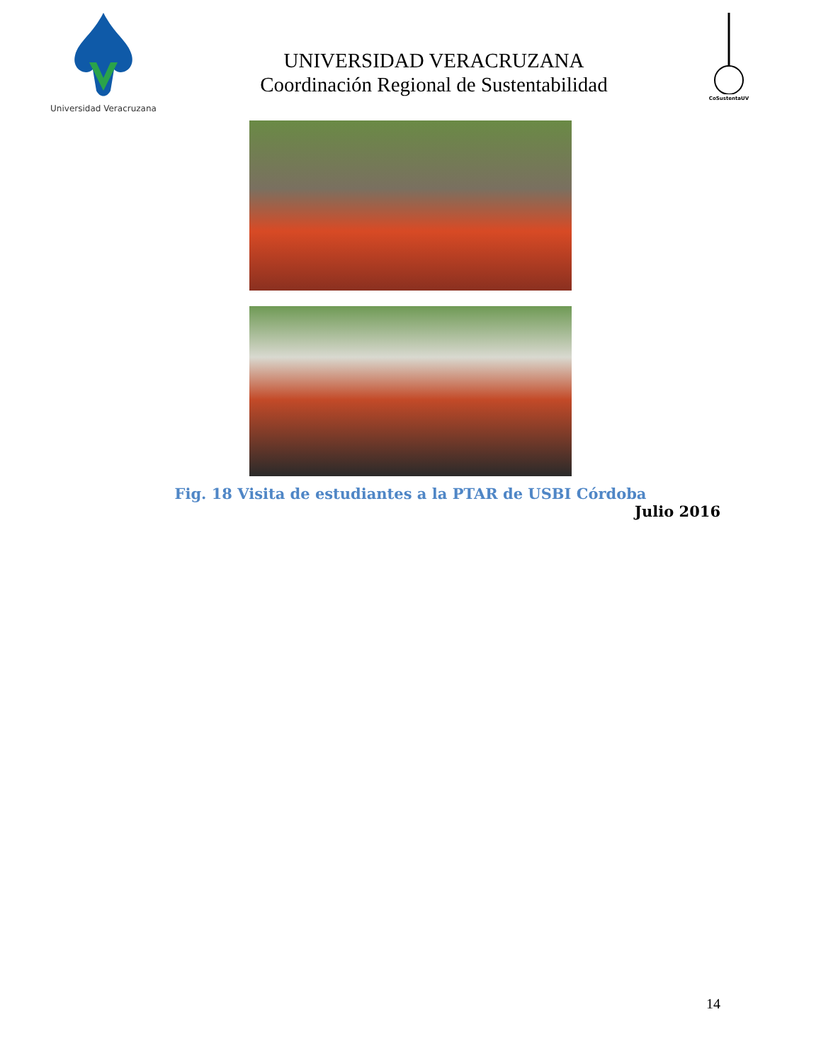Universidad Veracruzana
UNIVERSIDAD VERACRUZANA
Coordinación Regional de Sustentabilidad
CoSustentaUV
Fig. 18 Visita de estudiantes a la PTAR de USBI Córdoba
Julio 2016
14